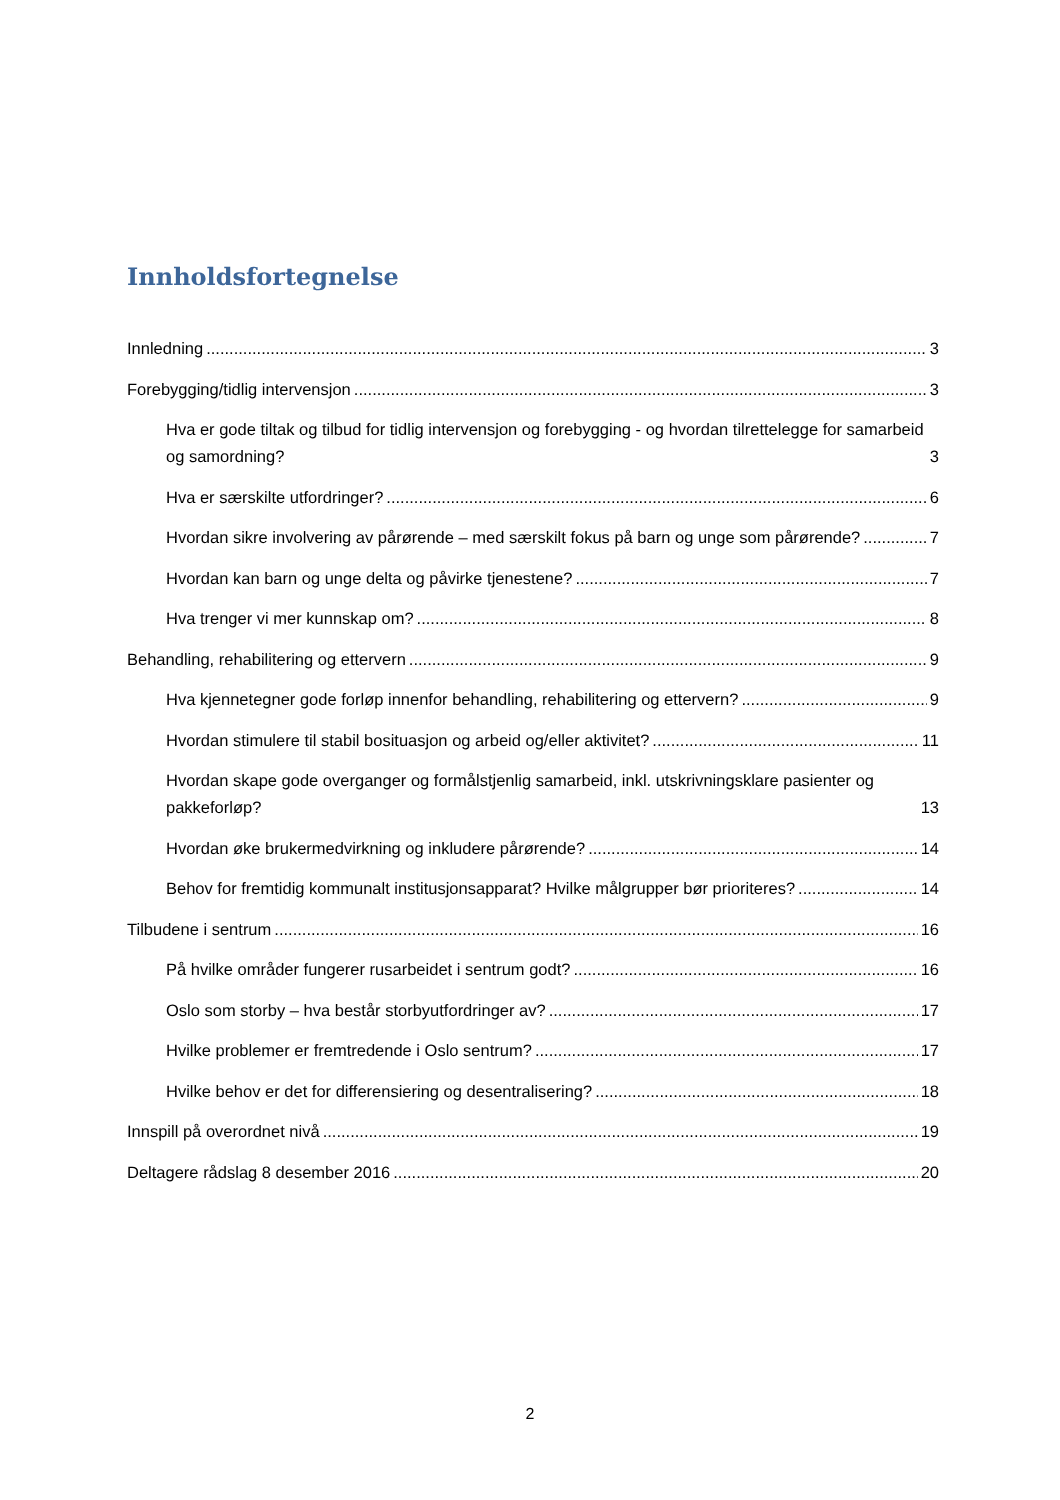Innholdsfortegnelse
Innledning 3
Forebygging/tidlig intervensjon 3
Hva er gode tiltak og tilbud for tidlig intervensjon og forebygging - og hvordan tilrettelegge for samarbeid og samordning? 3
Hva er særskilte utfordringer? 6
Hvordan sikre involvering av pårørende – med særskilt fokus på barn og unge som pårørende? 7
Hvordan kan barn og unge delta og påvirke tjenestene? 7
Hva trenger vi mer kunnskap om? 8
Behandling, rehabilitering og ettervern 9
Hva kjennetegner gode forløp innenfor behandling, rehabilitering og ettervern? 9
Hvordan stimulere til stabil bosituasjon og arbeid og/eller aktivitet? 11
Hvordan skape gode overganger og formålstjenlig samarbeid, inkl. utskrivningsklare pasienter og pakkeforløp? 13
Hvordan øke brukermedvirkning og inkludere pårørende? 14
Behov for fremtidig kommunalt institusjonsapparat? Hvilke målgrupper bør prioriteres? 14
Tilbudene i sentrum 16
På hvilke områder fungerer rusarbeidet i sentrum godt? 16
Oslo som storby – hva består storbyutfordringer av? 17
Hvilke problemer er fremtredende i Oslo sentrum? 17
Hvilke behov er det for differensiering og desentralisering? 18
Innspill på overordnet nivå 19
Deltagere rådslag 8 desember 2016 20
2